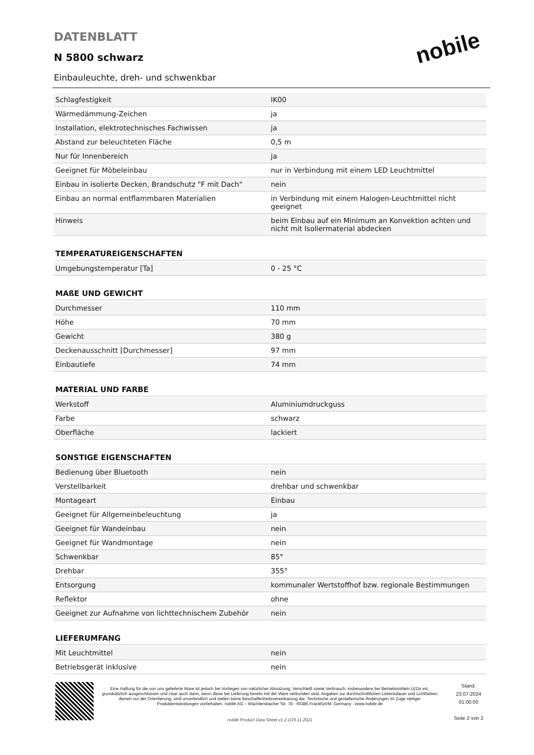DATENBLATT
N 5800 schwarz
Einbauleuchte, dreh- und schwenkbar
nobile
| Schlagfestigkeit | IK00 |
| Wärmedämmung-Zeichen | ja |
| Installation, elektrotechnisches Fachwissen | ja |
| Abstand zur beleuchteten Fläche | 0,5 m |
| Nur für Innenbereich | ja |
| Geeignet für Möbeleinbau | nur in Verbindung mit einem LED Leuchtmittel |
| Einbau in isolierte Decken, Brandschutz "F mit Dach" | nein |
| Einbau an normal entflammbaren Materialien | in Verbindung mit einem Halogen-Leuchtmittel nicht geeignet |
| Hinweis | beim Einbau auf ein Minimum an Konvektion achten und nicht mit Isoliermaterial abdecken |
TEMPERATUREIGENSCHAFTEN
| Umgebungstemperatur [Ta] | 0 - 25 °C |
MAßE UND GEWICHT
| Durchmesser | 110 mm |
| Höhe | 70 mm |
| Gewicht | 380 g |
| Deckenausschnitt [Durchmesser] | 97 mm |
| Einbautiefe | 74 mm |
MATERIAL UND FARBE
| Werkstoff | Aluminiumdruckguss |
| Farbe | schwarz |
| Oberfläche | lackiert |
SONSTIGE EIGENSCHAFTEN
| Bedienung über Bluetooth | nein |
| Verstellbarkeit | drehbar und schwenkbar |
| Montageart | Einbau |
| Geeignet für Allgemeinbeleuchtung | ja |
| Geeignet für Wandeinbau | nein |
| Geeignet für Wandmontage | nein |
| Schwenkbar | 85° |
| Drehbar | 355° |
| Entsorgung | kommunaler Wertstoffhof bzw. regionale Bestimmungen |
| Reflektor | ohne |
| Geeignet zur Aufnahme von lichttechnischem Zubehör | nein |
LIEFERUMFANG
| Mit Leuchtmittel | nein |
| Betriebsgerät inklusive | nein |
Eine Haftung für die von uns gelieferte Ware ist jedoch bei Vorliegen von natürlicher Abnutzung, Verschleiß sowie Verbrauch, insbesondere bei Betriebsmitteln LEDs etc. grundsätzlich ausgeschlossen und zwar auch dann, wenn diese bei Lieferung bereits mit der Ware verbunden sind. Angaben zur durchschnittlichen Lebensdauer und Lichtfarben dienen nur der Orientierung, sind unverbindlich und stellen keine Beschaffenheitsvereinbarung dar. Technische und gestalterische Änderungen im Zuge stetiger Produktentwicklungen vorbehalten. nobilé AG – Wächtersbacher Str. 78 - 60386 Frankfurt/M. Germany - www.nobile.de
nobilé Product Data Sheet v1.2.1/19.11.2021
Stand:
23.07.2024
01:00:00
Seite 2 von 2